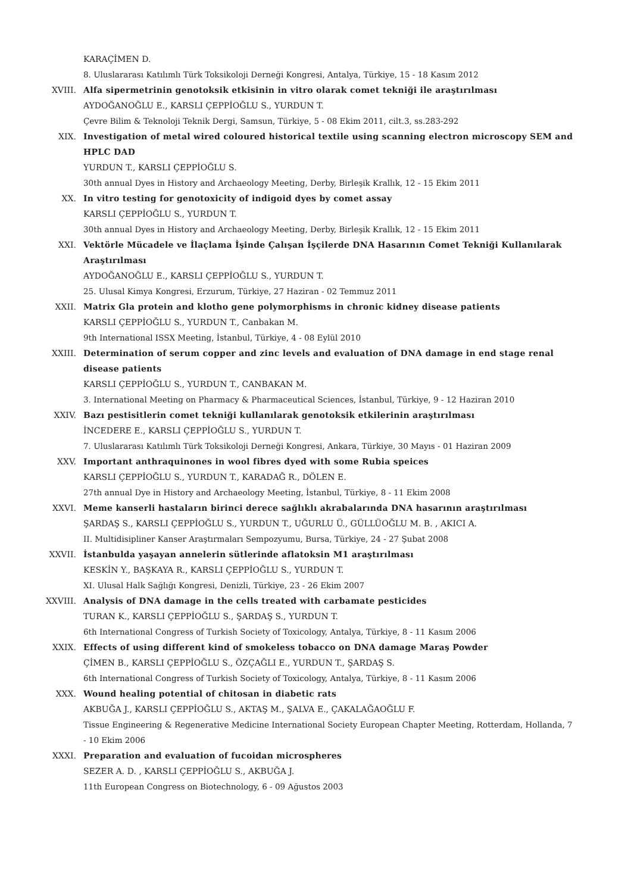KARAÇİMEN D.
8. Uluslararası Katılımlı Türk Toksikoloji Derneği Kongresi, Antalya, Türkiye, 15 - 18 Kasım 2012
XVIII. Alfa sipermetrinin genotoksik etkisinin in vitro olarak comet tekniği ile araştırılması
AYDOĞANOĞLU E., KARSLI ÇEPPİOĞLU S., YURDUN T.
Çevre Bilim & Teknoloji Teknik Dergi, Samsun, Türkiye, 5 - 08 Ekim 2011, cilt.3, ss.283-292
XIX. Investigation of metal wired coloured historical textile using scanning electron microscopy SEM and HPLC DAD
YURDUN T., KARSLI ÇEPPİOĞLU S.
30th annual Dyes in History and Archaeology Meeting, Derby, Birleşik Krallık, 12 - 15 Ekim 2011
XX. In vitro testing for genotoxicity of indigoid dyes by comet assay
KARSLI ÇEPPİOĞLU S., YURDUN T.
30th annual Dyes in History and Archaeology Meeting, Derby, Birleşik Krallık, 12 - 15 Ekim 2011
XXI. Vektörle Mücadele ve İlaçlama İşinde Çalışan İşçilerde DNA Hasarının Comet Tekniği Kullanılarak Araştırılması
AYDOĞANOĞLU E., KARSLI ÇEPPİOĞLU S., YURDUN T.
25. Ulusal Kimya Kongresi, Erzurum, Türkiye, 27 Haziran - 02 Temmuz 2011
XXII. Matrix Gla protein and klotho gene polymorphisms in chronic kidney disease patients
KARSLI ÇEPPİOĞLU S., YURDUN T., Canbakan M.
9th International ISSX Meeting, İstanbul, Türkiye, 4 - 08 Eylül 2010
XXIII. Determination of serum copper and zinc levels and evaluation of DNA damage in end stage renal disease patients
KARSLI ÇEPPİOĞLU S., YURDUN T., CANBAKAN M.
3. International Meeting on Pharmacy & Pharmaceutical Sciences, İstanbul, Türkiye, 9 - 12 Haziran 2010
XXIV. Bazı pestisitlerin comet tekniği kullanılarak genotoksik etkilerinin araştırılması
İNCEDERE E., KARSLI ÇEPPİOĞLU S., YURDUN T.
7. Uluslararası Katılımlı Türk Toksikoloji Derneği Kongresi, Ankara, Türkiye, 30 Mayıs - 01 Haziran 2009
XXV. Important anthraquinones in wool fibres dyed with some Rubia speices
KARSLI ÇEPPİOĞLU S., YURDUN T., KARADAĞ R., DÖLEN E.
27th annual Dye in History and Archaeology Meeting, İstanbul, Türkiye, 8 - 11 Ekim 2008
XXVI. Meme kanserli hastaların birinci derece sağlıklı akrabalarında DNA hasarının araştırılması
ŞARDAŞ S., KARSLI ÇEPPİOĞLU S., YURDUN T., UĞURLU Ü., GÜLLÜOĞLU M. B. , AKICI A.
II. Multidisipliner Kanser Araştırmaları Sempozyumu, Bursa, Türkiye, 24 - 27 Şubat 2008
XXVII. İstanbulda yaşayan annelerin sütlerinde aflatoksin M1 araştırılması
KESKİN Y., BAŞKAYA R., KARSLI ÇEPPİOĞLU S., YURDUN T.
XI. Ulusal Halk Sağlığı Kongresi, Denizli, Türkiye, 23 - 26 Ekim 2007
XXVIII. Analysis of DNA damage in the cells treated with carbamate pesticides
TURAN K., KARSLI ÇEPPİOĞLU S., ŞARDAŞ S., YURDUN T.
6th International Congress of Turkish Society of Toxicology, Antalya, Türkiye, 8 - 11 Kasım 2006
XXIX. Effects of using different kind of smokeless tobacco on DNA damage Maraş Powder
ÇİMEN B., KARSLI ÇEPPİOĞLU S., ÖZÇAĞLI E., YURDUN T., ŞARDAŞ S.
6th International Congress of Turkish Society of Toxicology, Antalya, Türkiye, 8 - 11 Kasım 2006
XXX. Wound healing potential of chitosan in diabetic rats
AKBUĞA J., KARSLI ÇEPPİOĞLU S., AKTAŞ M., ŞALVA E., ÇAKALAĞAOĞLU F.
Tissue Engineering & Regenerative Medicine International Society European Chapter Meeting, Rotterdam, Hollanda, 7 - 10 Ekim 2006
XXXI. Preparation and evaluation of fucoidan microspheres
SEZER A. D. , KARSLI ÇEPPİOĞLU S., AKBUĞA J.
11th European Congress on Biotechnology, 6 - 09 Ağustos 2003